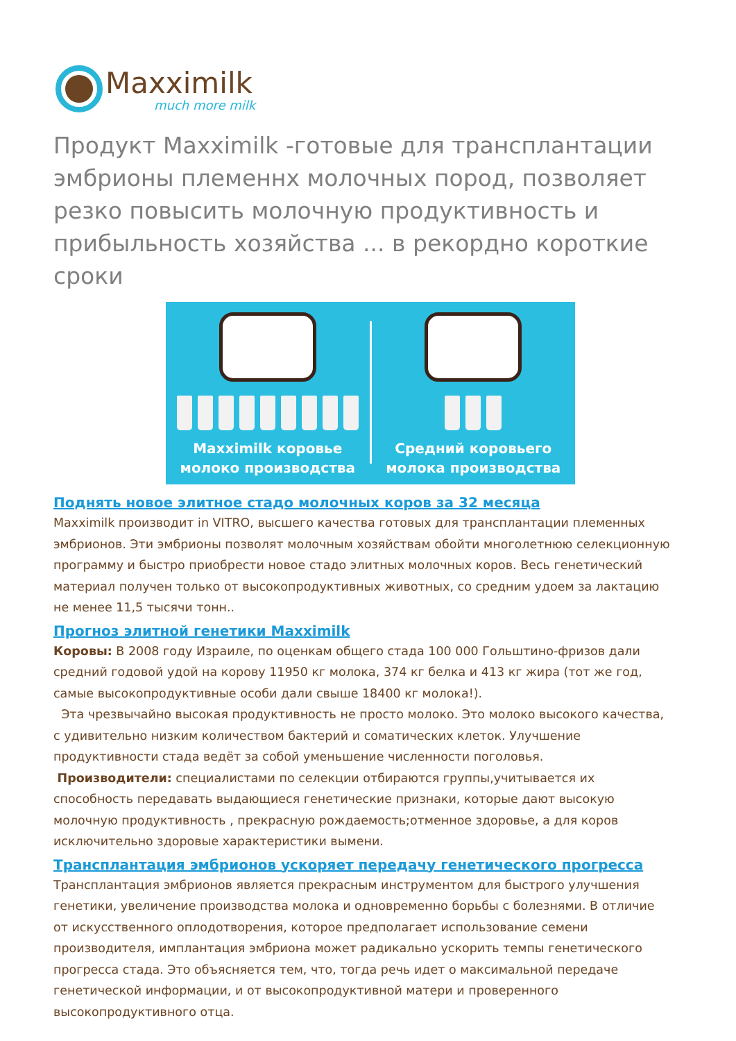Maxximilk
much more milk
Продукт Maxximilk -готовые для трансплантации эмбрионы племеннх молочных пород, позволяет резко повысить молочную продуктивность и прибыльность хозяйства ... в рекордно короткие сроки
Maxximilk коровье
молоко производства
Средний коровьего
молока производства
Поднять новое элитное стадо молочных коров за 32 месяца
Maxximilk производит in VITRO, высшего качества готовых для трансплантации племенных эмбрионов. Эти эмбрионы позволят молочным хозяйствам обойти многолетнюю селекционную программу и быстро приобрести новое стадо элитных молочных коров. Весь генетический материал получен только от высокопродуктивных животных, со средним удоем за лактацию не менее 11,5 тысячи тонн..
Прогноз элитной генетики Maxximilk
Коровы: В 2008 году Израиле, по оценкам общего стада 100 000 Гольштино-фризов дали средний годовой удой на корову 11950 кг молока, 374 кг белка и 413 кг жира (тот же год, самые высокопродуктивные особи дали свыше 18400 кг молока!).
Эта чрезвычайно высокая продуктивность не просто молоко. Это молоко высокого качества, с удивительно низким количеством бактерий и соматических клеток. Улучшение продуктивности стада ведёт за собой уменьшение численности поголовья.
Производители: специалистами по селекции отбираются группы,учитывается их способность передавать выдающиеся генетические признаки, которые дают высокую молочную продуктивность , прекрасную рождаемость;отменное здоровье, а для коров исключительно здоровые характеристики вымени.
Трансплантация эмбрионов ускоряет передачу генетического прогресса
Трансплантация эмбрионов является прекрасным инструментом для быстрого улучшения генетики, увеличение производства молока и одновременно борьбы с болезнями. В отличие от искусственного оплодотворения, которое предполагает использование семени производителя, имплантация эмбриона может радикально ускорить темпы генетического прогресса стада. Это объясняется тем, что, тогда речь идет о максимальной передаче генетической информации, и от высокопродуктивной матери и проверенного высокопродуктивного отца.